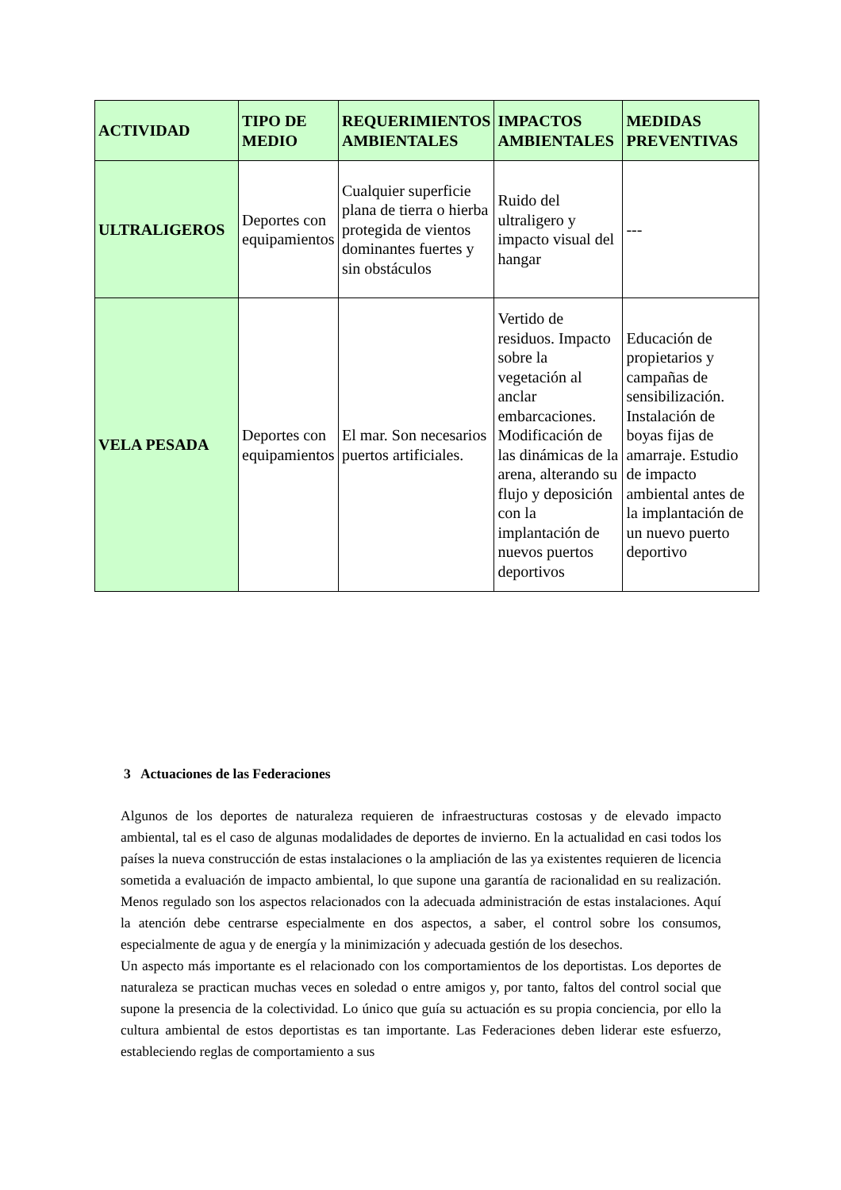| ACTIVIDAD | TIPO DE MEDIO | REQUERIMIENTOS AMBIENTALES | IMPACTOS AMBIENTALES | MEDIDAS PREVENTIVAS |
| --- | --- | --- | --- | --- |
| ULTRALIGEROS | Deportes con equipamientos | Cualquier superficie plana de tierra o hierba protegida de vientos dominantes fuertes y sin obstáculos | Ruido del ultraligero y impacto visual del hangar | --- |
| VELA PESADA | Deportes con equipamientos | El mar. Son necesarios puertos artificiales. | Vertido de residuos. Impacto sobre la vegetación al anclar embarcaciones. Modificación de las dinámicas de la arena, alterando su flujo y deposición con la implantación de nuevos puertos deportivos | Educación de propietarios y campañas de sensibilización. Instalación de boyas fijas de amarraje. Estudio de impacto ambiental antes de la implantación de un nuevo puerto deportivo |
3 Actuaciones de las Federaciones
Algunos de los deportes de naturaleza requieren de infraestructuras costosas y de elevado impacto ambiental, tal es el caso de algunas modalidades de deportes de invierno. En la actualidad en casi todos los países la nueva construcción de estas instalaciones o la ampliación de las ya existentes requieren de licencia sometida a evaluación de impacto ambiental, lo que supone una garantía de racionalidad en su realización. Menos regulado son los aspectos relacionados con la adecuada administración de estas instalaciones. Aquí la atención debe centrarse especialmente en dos aspectos, a saber, el control sobre los consumos, especialmente de agua y de energía y la minimización y adecuada gestión de los desechos.
Un aspecto más importante es el relacionado con los comportamientos de los deportistas. Los deportes de naturaleza se practican muchas veces en soledad o entre amigos y, por tanto, faltos del control social que supone la presencia de la colectividad. Lo único que guía su actuación es su propia conciencia, por ello la cultura ambiental de estos deportistas es tan importante. Las Federaciones deben liderar este esfuerzo, estableciendo reglas de comportamiento a sus